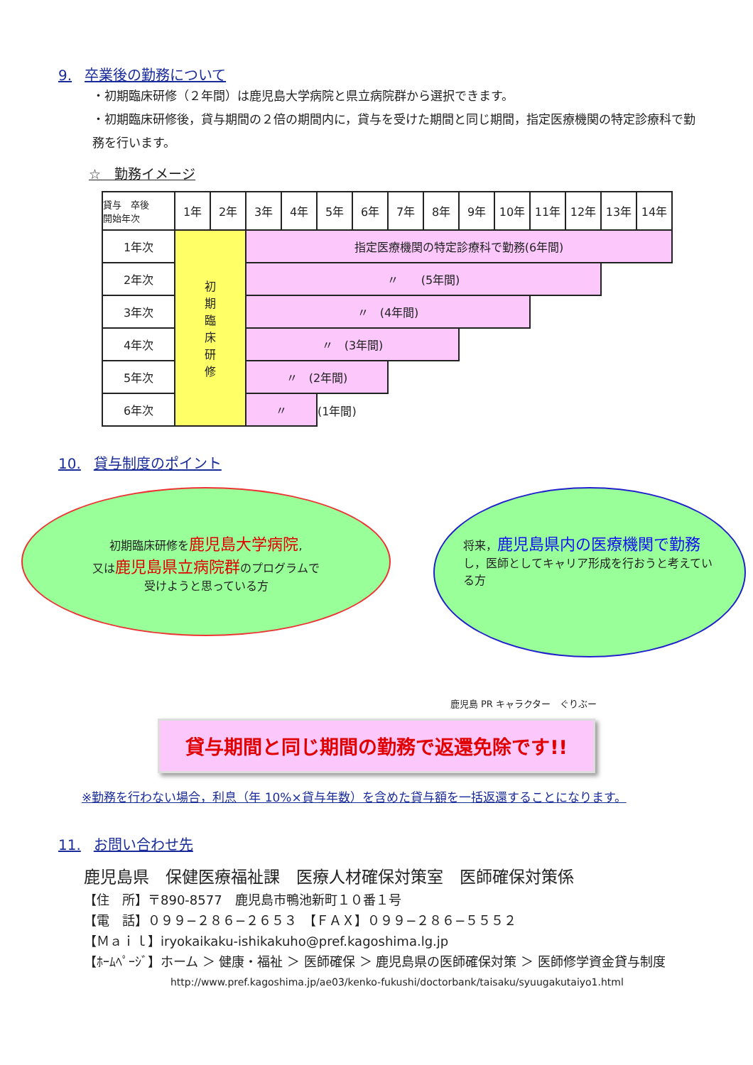9. 卒業後の勤務について
・初期臨床研修（２年間）は鹿児島大学病院と県立病院群から選択できます。
・初期臨床研修後，貸与期間の２倍の期間内に，貸与を受けた期間と同じ期間，指定医療機関の特定診療科で勤務を行います。
☆　勤務イメージ
| 貸与 卒後 開始年次 | 1年 | 2年 | 3年 | 4年 | 5年 | 6年 | 7年 | 8年 | 9年 | 10年 | 11年 | 12年 | 13年 | 14年 |
| --- | --- | --- | --- | --- | --- | --- | --- | --- | --- | --- | --- | --- | --- | --- |
| 1年次 | 初 期 臨 床 研 修 | | 指定医療機関の特定診療科で勤務(6年間) | | | | | | | | | | | |
| 2年次 | | | 〃 (5年間) | | | | | | | | | | | |
| 3年次 | | | 〃 (4年間) | | | | | | | | | | | |
| 4年次 | | | 〃 (3年間) | | | | | | | | | | | |
| 5年次 | | | 〃 (2年間) | | | | | | | | | | | |
| 6年次 | | | 〃 | | (1年間) | | | | | | | | | |
10. 貸与制度のポイント
初期臨床研修を鹿児島大学病院,
又は鹿児島県立病院群のプログラムで
受けようと思っている方
将来，鹿児島県内の医療機関で勤務し，医師としてキャリア形成を行おうと考えている方
鹿児島 PR キャラクター　ぐりぶー
貸与期間と同じ期間の勤務で返還免除です!!
※勤務を行わない場合，利息（年 10%×貸与年数）を含めた貸与額を一括返還することになります。
11. お問い合わせ先
鹿児島県　保健医療福祉課　医療人材確保対策室　医師確保対策係
【住　所】〒890-8577　鹿児島市鴨池新町１０番１号
【電　話】０９９−２８６−２６５３　【ＦＡＸ】０９９−２８６−５５５２
【Ｍａｉｌ】iryokaikaku-ishikakuho@pref.kagoshima.lg.jp
【ﾎｰﾑﾍﾟｰｼﾞ】ホーム ＞ 健康・福祉 ＞ 医師確保 ＞ 鹿児島県の医師確保対策 ＞ 医師修学資金貸与制度
http://www.pref.kagoshima.jp/ae03/kenko-fukushi/doctorbank/taisaku/syuugakutaiyo1.html